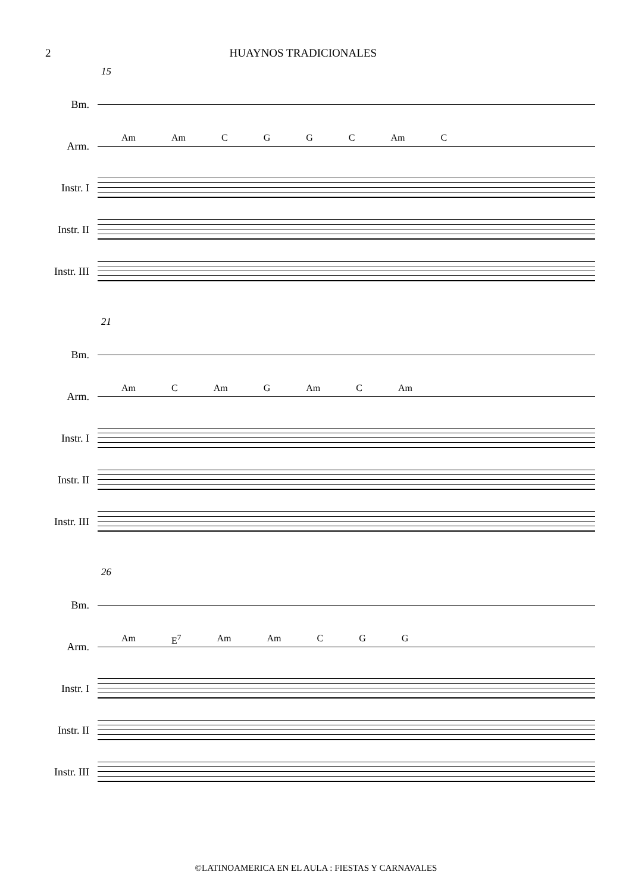2 HUAYNOS TRADICIONALES
15
Bm.
Arm.
Am Am CGGC Am C
Instr. I
Instr. II
Instr. III
21
Bm.
Arm.
Am C Am G Am C Am
Instr. I
Instr. II
Instr. III
26
Bm.
Arm.
Am E<sup>7</sup> Am Am C G G
Instr. I
Instr. II
Instr. III
©LATINOAMERICA EN EL AULA : FIESTAS Y CARNAVALES